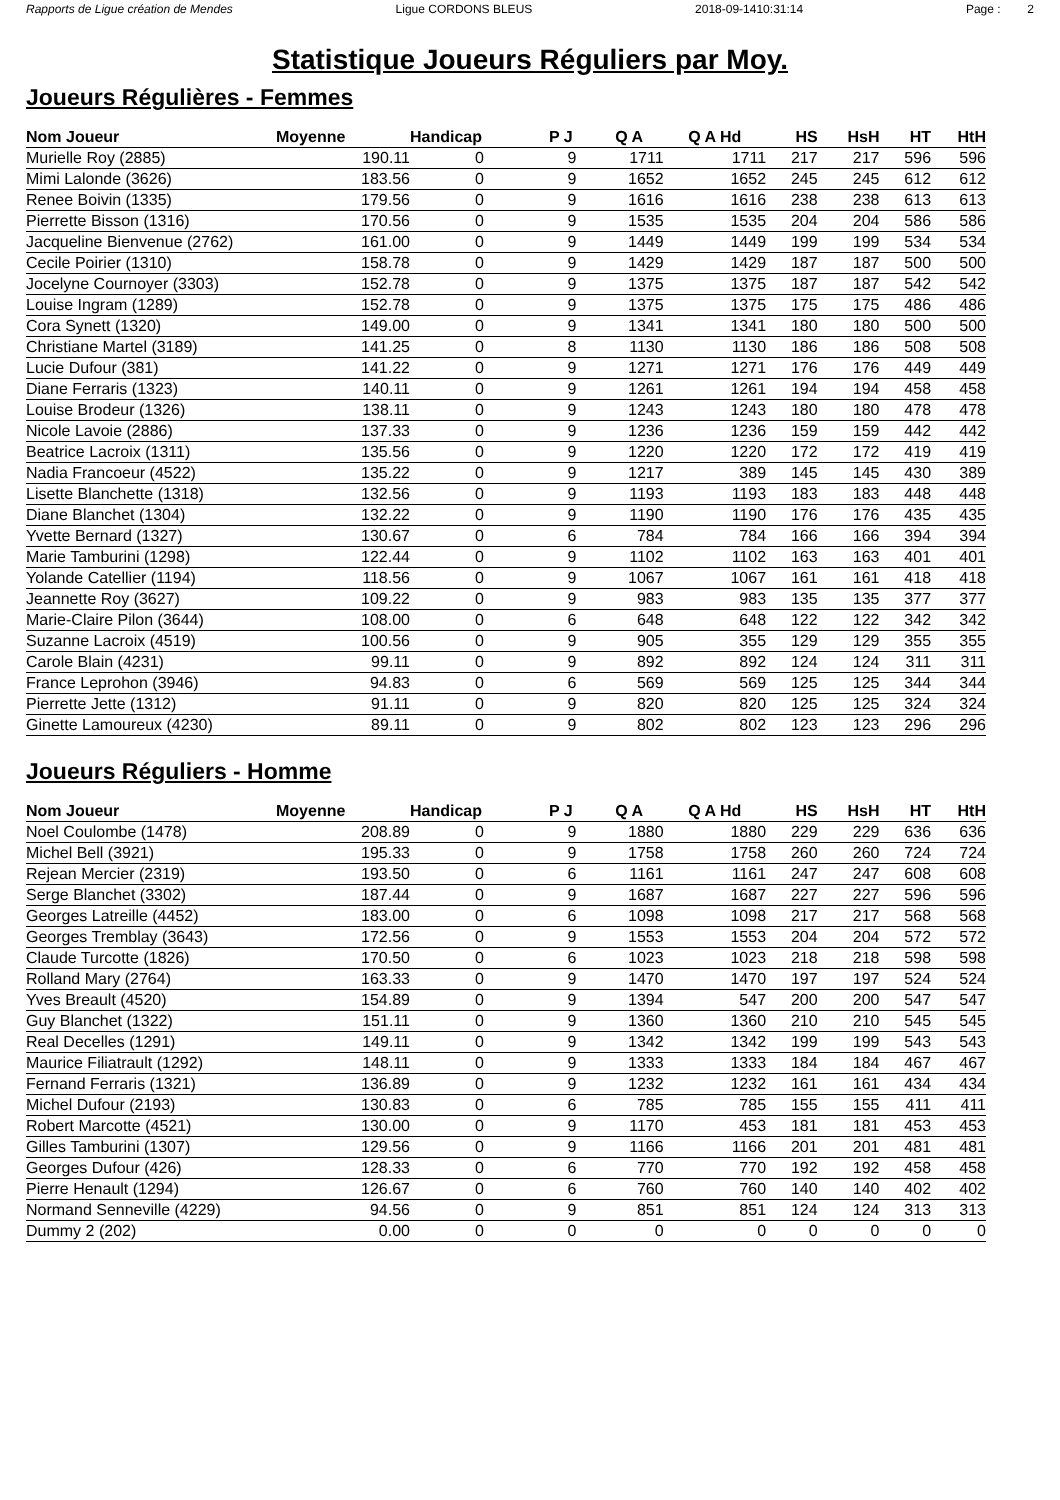Rapports de Ligue création de Mendes Ligue CORDONS BLEUS 2018-09-1410:31:14 Page : 2
Statistique Joueurs Réguliers par Moy.
Joueurs Régulières - Femmes
| Nom Joueur | Moyenne | Handicap | P J | Q A | Q A Hd | HS | HsH | HT | HtH |
| --- | --- | --- | --- | --- | --- | --- | --- | --- | --- |
| Murielle Roy (2885) | 190.11 | 0 | 9 | 1711 | 1711 | 217 | 217 | 596 | 596 |
| Mimi Lalonde (3626) | 183.56 | 0 | 9 | 1652 | 1652 | 245 | 245 | 612 | 612 |
| Renee Boivin (1335) | 179.56 | 0 | 9 | 1616 | 1616 | 238 | 238 | 613 | 613 |
| Pierrette Bisson (1316) | 170.56 | 0 | 9 | 1535 | 1535 | 204 | 204 | 586 | 586 |
| Jacqueline Bienvenue (2762) | 161.00 | 0 | 9 | 1449 | 1449 | 199 | 199 | 534 | 534 |
| Cecile Poirier (1310) | 158.78 | 0 | 9 | 1429 | 1429 | 187 | 187 | 500 | 500 |
| Jocelyne Cournoyer (3303) | 152.78 | 0 | 9 | 1375 | 1375 | 187 | 187 | 542 | 542 |
| Louise Ingram (1289) | 152.78 | 0 | 9 | 1375 | 1375 | 175 | 175 | 486 | 486 |
| Cora Synett (1320) | 149.00 | 0 | 9 | 1341 | 1341 | 180 | 180 | 500 | 500 |
| Christiane Martel (3189) | 141.25 | 0 | 8 | 1130 | 1130 | 186 | 186 | 508 | 508 |
| Lucie Dufour (381) | 141.22 | 0 | 9 | 1271 | 1271 | 176 | 176 | 449 | 449 |
| Diane Ferraris (1323) | 140.11 | 0 | 9 | 1261 | 1261 | 194 | 194 | 458 | 458 |
| Louise Brodeur (1326) | 138.11 | 0 | 9 | 1243 | 1243 | 180 | 180 | 478 | 478 |
| Nicole Lavoie (2886) | 137.33 | 0 | 9 | 1236 | 1236 | 159 | 159 | 442 | 442 |
| Beatrice Lacroix (1311) | 135.56 | 0 | 9 | 1220 | 1220 | 172 | 172 | 419 | 419 |
| Nadia Francoeur (4522) | 135.22 | 0 | 9 | 1217 | 389 | 145 | 145 | 430 | 389 |
| Lisette Blanchette (1318) | 132.56 | 0 | 9 | 1193 | 1193 | 183 | 183 | 448 | 448 |
| Diane Blanchet (1304) | 132.22 | 0 | 9 | 1190 | 1190 | 176 | 176 | 435 | 435 |
| Yvette Bernard (1327) | 130.67 | 0 | 6 | 784 | 784 | 166 | 166 | 394 | 394 |
| Marie Tamburini (1298) | 122.44 | 0 | 9 | 1102 | 1102 | 163 | 163 | 401 | 401 |
| Yolande Catellier (1194) | 118.56 | 0 | 9 | 1067 | 1067 | 161 | 161 | 418 | 418 |
| Jeannette Roy (3627) | 109.22 | 0 | 9 | 983 | 983 | 135 | 135 | 377 | 377 |
| Marie-Claire Pilon (3644) | 108.00 | 0 | 6 | 648 | 648 | 122 | 122 | 342 | 342 |
| Suzanne Lacroix (4519) | 100.56 | 0 | 9 | 905 | 355 | 129 | 129 | 355 | 355 |
| Carole Blain (4231) | 99.11 | 0 | 9 | 892 | 892 | 124 | 124 | 311 | 311 |
| France Leprohon (3946) | 94.83 | 0 | 6 | 569 | 569 | 125 | 125 | 344 | 344 |
| Pierrette Jette (1312) | 91.11 | 0 | 9 | 820 | 820 | 125 | 125 | 324 | 324 |
| Ginette Lamoureux (4230) | 89.11 | 0 | 9 | 802 | 802 | 123 | 123 | 296 | 296 |
Joueurs Réguliers - Homme
| Nom Joueur | Moyenne | Handicap | P J | Q A | Q A Hd | HS | HsH | HT | HtH |
| --- | --- | --- | --- | --- | --- | --- | --- | --- | --- |
| Noel Coulombe (1478) | 208.89 | 0 | 9 | 1880 | 1880 | 229 | 229 | 636 | 636 |
| Michel Bell (3921) | 195.33 | 0 | 9 | 1758 | 1758 | 260 | 260 | 724 | 724 |
| Rejean Mercier (2319) | 193.50 | 0 | 6 | 1161 | 1161 | 247 | 247 | 608 | 608 |
| Serge Blanchet (3302) | 187.44 | 0 | 9 | 1687 | 1687 | 227 | 227 | 596 | 596 |
| Georges Latreille (4452) | 183.00 | 0 | 6 | 1098 | 1098 | 217 | 217 | 568 | 568 |
| Georges Tremblay (3643) | 172.56 | 0 | 9 | 1553 | 1553 | 204 | 204 | 572 | 572 |
| Claude Turcotte (1826) | 170.50 | 0 | 6 | 1023 | 1023 | 218 | 218 | 598 | 598 |
| Rolland Mary (2764) | 163.33 | 0 | 9 | 1470 | 1470 | 197 | 197 | 524 | 524 |
| Yves Breault (4520) | 154.89 | 0 | 9 | 1394 | 547 | 200 | 200 | 547 | 547 |
| Guy Blanchet (1322) | 151.11 | 0 | 9 | 1360 | 1360 | 210 | 210 | 545 | 545 |
| Real Decelles (1291) | 149.11 | 0 | 9 | 1342 | 1342 | 199 | 199 | 543 | 543 |
| Maurice Filiatrault (1292) | 148.11 | 0 | 9 | 1333 | 1333 | 184 | 184 | 467 | 467 |
| Fernand Ferraris (1321) | 136.89 | 0 | 9 | 1232 | 1232 | 161 | 161 | 434 | 434 |
| Michel Dufour (2193) | 130.83 | 0 | 6 | 785 | 785 | 155 | 155 | 411 | 411 |
| Robert Marcotte (4521) | 130.00 | 0 | 9 | 1170 | 453 | 181 | 181 | 453 | 453 |
| Gilles Tamburini (1307) | 129.56 | 0 | 9 | 1166 | 1166 | 201 | 201 | 481 | 481 |
| Georges Dufour (426) | 128.33 | 0 | 6 | 770 | 770 | 192 | 192 | 458 | 458 |
| Pierre Henault (1294) | 126.67 | 0 | 6 | 760 | 760 | 140 | 140 | 402 | 402 |
| Normand Senneville (4229) | 94.56 | 0 | 9 | 851 | 851 | 124 | 124 | 313 | 313 |
| Dummy 2 (202) | 0.00 | 0 | 0 | 0 | 0 | 0 | 0 | 0 | 0 |